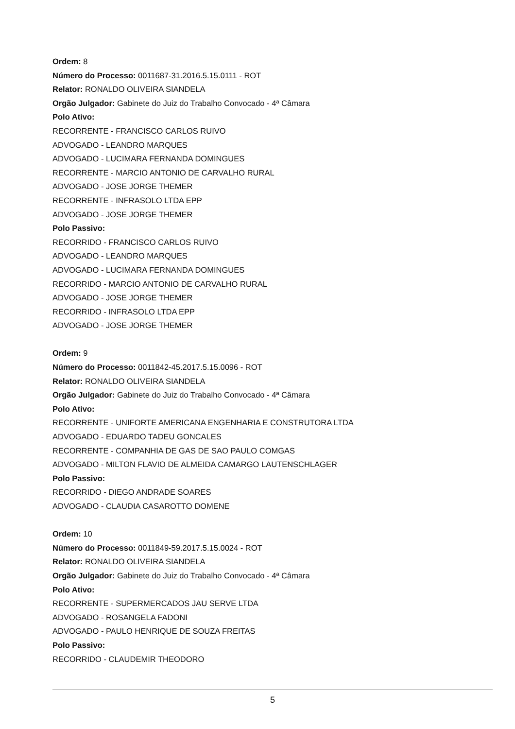Ordem: 8
Número do Processo: 0011687-31.2016.5.15.0111 - ROT
Relator: RONALDO OLIVEIRA SIANDELA
Orgão Julgador: Gabinete do Juiz do Trabalho Convocado - 4ª Câmara
Polo Ativo:
RECORRENTE - FRANCISCO CARLOS RUIVO
ADVOGADO - LEANDRO MARQUES
ADVOGADO - LUCIMARA FERNANDA DOMINGUES
RECORRENTE - MARCIO ANTONIO DE CARVALHO RURAL
ADVOGADO - JOSE JORGE THEMER
RECORRENTE - INFRASOLO LTDA EPP
ADVOGADO - JOSE JORGE THEMER
Polo Passivo:
RECORRIDO - FRANCISCO CARLOS RUIVO
ADVOGADO - LEANDRO MARQUES
ADVOGADO - LUCIMARA FERNANDA DOMINGUES
RECORRIDO - MARCIO ANTONIO DE CARVALHO RURAL
ADVOGADO - JOSE JORGE THEMER
RECORRIDO - INFRASOLO LTDA EPP
ADVOGADO - JOSE JORGE THEMER
Ordem: 9
Número do Processo: 0011842-45.2017.5.15.0096 - ROT
Relator: RONALDO OLIVEIRA SIANDELA
Orgão Julgador: Gabinete do Juiz do Trabalho Convocado - 4ª Câmara
Polo Ativo:
RECORRENTE - UNIFORTE AMERICANA ENGENHARIA E CONSTRUTORA LTDA
ADVOGADO - EDUARDO TADEU GONCALES
RECORRENTE - COMPANHIA DE GAS DE SAO PAULO COMGAS
ADVOGADO - MILTON FLAVIO DE ALMEIDA CAMARGO LAUTENSCHLAGER
Polo Passivo:
RECORRIDO - DIEGO ANDRADE SOARES
ADVOGADO - CLAUDIA CASAROTTO DOMENE
Ordem: 10
Número do Processo: 0011849-59.2017.5.15.0024 - ROT
Relator: RONALDO OLIVEIRA SIANDELA
Orgão Julgador: Gabinete do Juiz do Trabalho Convocado - 4ª Câmara
Polo Ativo:
RECORRENTE - SUPERMERCADOS JAU SERVE LTDA
ADVOGADO - ROSANGELA FADONI
ADVOGADO - PAULO HENRIQUE DE SOUZA FREITAS
Polo Passivo:
RECORRIDO - CLAUDEMIR THEODORO
5